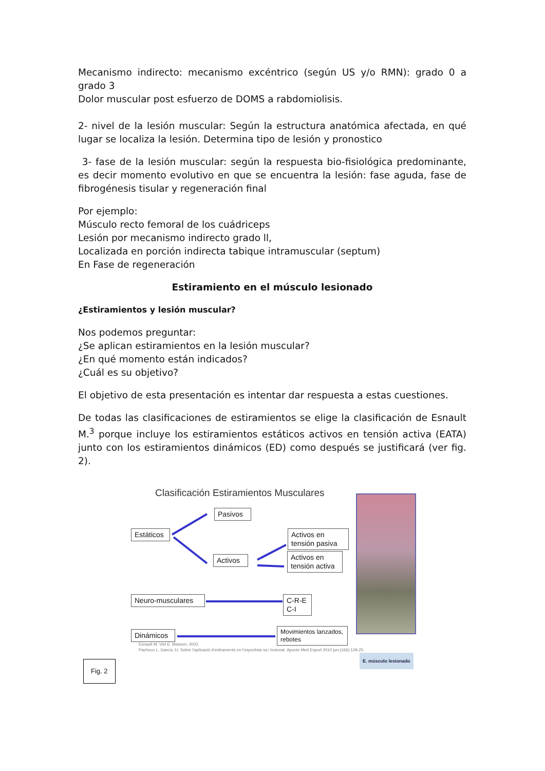Mecanismo indirecto: mecanismo excéntrico (según US y/o RMN): grado 0 a grado 3
Dolor muscular post esfuerzo de DOMS a rabdomiolisis.
2- nivel de la lesión muscular: Según la estructura anatómica afectada, en qué lugar se localiza la lesión. Determina tipo de lesión y pronostico
3- fase de la lesión muscular: según la respuesta bio-fisiológica predominante, es decir momento evolutivo en que se encuentra la lesión: fase aguda, fase de fibrogénesis tisular y regeneración final
Por ejemplo:
Músculo recto femoral de los cuádriceps
Lesión por mecanismo indirecto grado ll,
Localizada en porción indirecta tabique intramuscular (septum)
En Fase de regeneración
Estiramiento en el músculo lesionado
¿Estiramientos y lesión muscular?
Nos podemos preguntar:
¿Se aplican estiramientos en la lesión muscular?
¿En qué momento están indicados?
¿Cuál es su objetivo?
El objetivo de esta presentación es intentar dar respuesta a estas cuestiones.
De todas las clasificaciones de estiramientos se elige la clasificación de Esnault M.<sup>3</sup> porque incluye los estiramientos estáticos activos en tensión activa (EATA) junto con los estiramientos dinámicos (ED) como después se justificará (ver fig. 2).
Clasificación Estiramientos Musculares
Pasivos
Estáticos
Activos
Activos en
tensión pasiva
Activos en
tensión activa
Neuro-musculares
C-R-E
C-I
Dinámicos
Movimientos lanzados, rebotes
Esnault M, Viel E. Masson; 2003.
Pacheco L, García JJ. Sobre l'aplicació d'estiraments en l'esportista sa i lesionat. Apunts Med Esport 2010 jun;(166):109-25.
Fig. 2
E. músculo lesionado